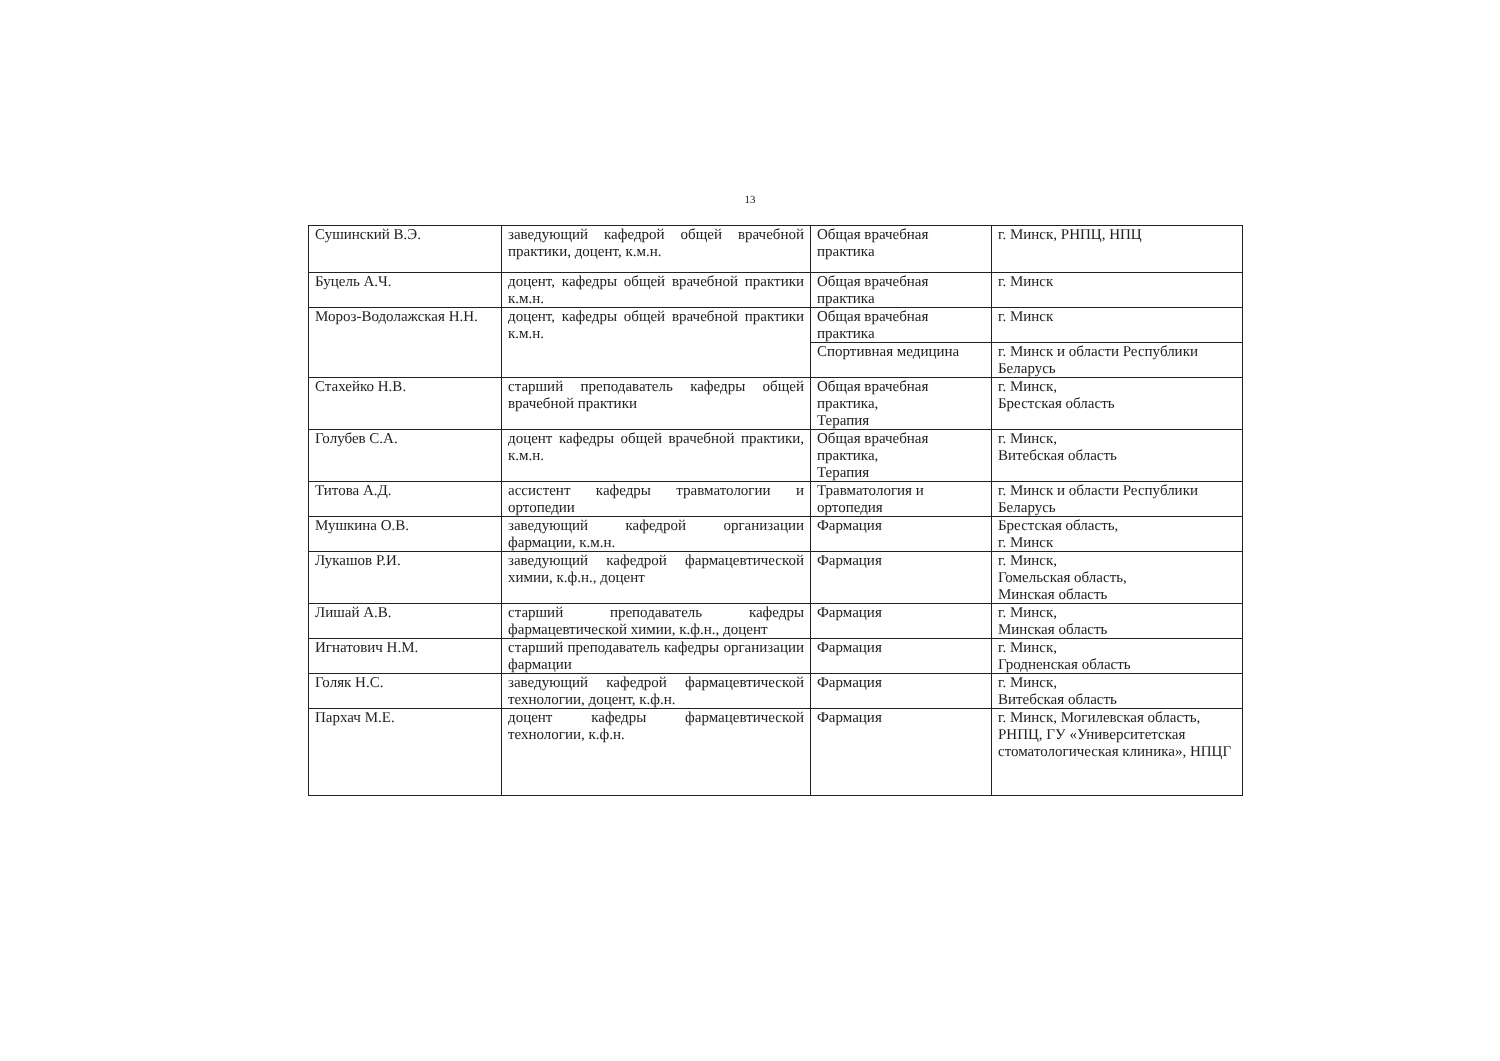13
| Сушинский В.Э. | заведующий кафедрой общей врачебной практики, доцент, к.м.н. | Общая врачебная практика | г. Минск, РНПЦ, НПЦ |
| Буцель А.Ч. | доцент, кафедры общей врачебной практики к.м.н. | Общая врачебная практика | г. Минск |
| Мороз-Водолажская Н.Н. | доцент, кафедры общей врачебной практики к.м.н. | Общая врачебная практика | г. Минск |
| | | Спортивная медицина | г. Минск и области Республики Беларусь |
| Стахейко Н.В. | старший преподаватель кафедры общей врачебной практики | Общая врачебная практика, Терапия | г. Минск, Брестская область |
| Голубев С.А. | доцент кафедры общей врачебной практики, к.м.н. | Общая врачебная практика, Терапия | г. Минск, Витебская область |
| Титова А.Д. | ассистент кафедры травматологии и ортопедии | Травматология и ортопедия | г. Минск и области Республики Беларусь |
| Мушкина О.В. | заведующий кафедрой организации фармации, к.м.н. | Фармация | Брестская область, г. Минск |
| Лукашов Р.И. | заведующий кафедрой фармацевтической химии, к.ф.н., доцент | Фармация | г. Минск, Гомельская область, Минская область |
| Лишай А.В. | старший преподаватель кафедры фармацевтической химии, к.ф.н., доцент | Фармация | г. Минск, Минская область |
| Игнатович Н.М. | старший преподаватель кафедры организации фармации | Фармация | г. Минск, Гродненская область |
| Голяк Н.С. | заведующий кафедрой фармацевтической технологии, доцент, к.ф.н. | Фармация | г. Минск, Витебская область |
| Пархач М.Е. | доцент кафедры фармацевтической технологии, к.ф.н. | Фармация | г. Минск, Могилевская область, РНПЦ, ГУ «Университетская стоматологическая клиника», НПЦГ |